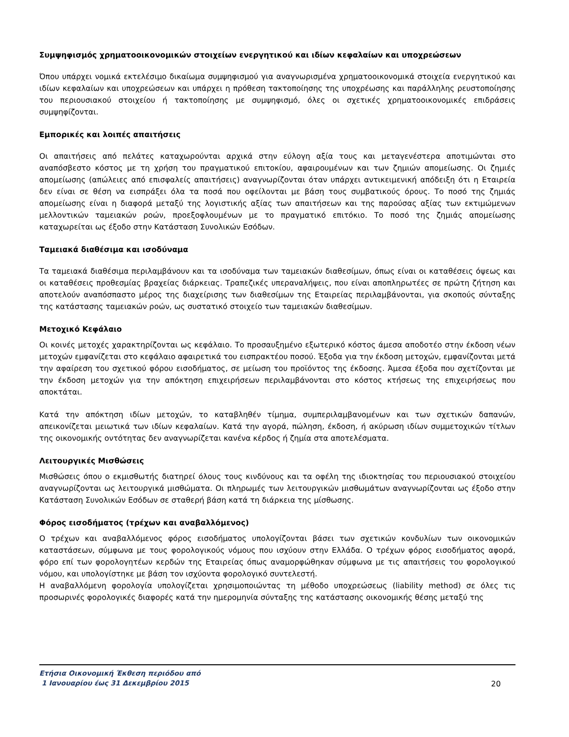Συμψηφισμός χρηματοοικονομικών στοιχείων ενεργητικού και ιδίων κεφαλαίων και υποχρεώσεων
Όπου υπάρχει νομικά εκτελέσιμο δικαίωμα συμψηφισμού για αναγνωρισμένα χρηματοοικονομικά στοιχεία ενεργητικού και ιδίων κεφαλαίων και υποχρεώσεων και υπάρχει η πρόθεση τακτοποίησης της υποχρέωσης και παράλληλης ρευστοποίησης του περιουσιακού στοιχείου ή τακτοποίησης με συμψηφισμό, όλες οι σχετικές χρηματοοικονομικές επιδράσεις συμψηφίζονται.
Εμπορικές και λοιπές απαιτήσεις
Οι απαιτήσεις από πελάτες καταχωρούνται αρχικά στην εύλογη αξία τους και μεταγενέστερα αποτιμώνται στο αναπόσβεστο κόστος με τη χρήση του πραγματικού επιτοκίου, αφαιρουμένων και των ζημιών απομείωσης. Οι ζημιές απομείωσης (απώλειες από επισφαλείς απαιτήσεις) αναγνωρίζονται όταν υπάρχει αντικειμενική απόδειξη ότι η Εταιρεία δεν είναι σε θέση να εισπράξει όλα τα ποσά που οφείλονται με βάση τους συμβατικούς όρους. Το ποσό της ζημιάς απομείωσης είναι η διαφορά μεταξύ της λογιστικής αξίας των απαιτήσεων και της παρούσας αξίας των εκτιμώμενων μελλοντικών ταμειακών ροών, προεξοφλουμένων με το πραγματικό επιτόκιο. Το ποσό της ζημιάς απομείωσης καταχωρείται ως έξοδο στην Κατάσταση Συνολικών Εσόδων.
Ταμειακά διαθέσιμα και ισοδύναμα
Τα ταμειακά διαθέσιμα περιλαμβάνουν και τα ισοδύναμα των ταμειακών διαθεσίμων, όπως είναι οι καταθέσεις όψεως και οι καταθέσεις προθεσμίας βραχείας διάρκειας. Τραπεζικές υπεραναλήψεις, που είναι αποπληρωτέες σε πρώτη ζήτηση και αποτελούν αναπόσπαστο μέρος της διαχείρισης των διαθεσίμων της Εταιρείας περιλαμβάνονται, για σκοπούς σύνταξης της κατάστασης ταμειακών ροών, ως συστατικό στοιχείο των ταμειακών διαθεσίμων.
Μετοχικό Κεφάλαιο
Οι κοινές μετοχές χαρακτηρίζονται ως κεφάλαιο. Το προσαυξημένο εξωτερικό κόστος άμεσα αποδοτέο στην έκδοση νέων μετοχών εμφανίζεται στο κεφάλαιο αφαιρετικά του εισπρακτέου ποσού. Έξοδα για την έκδοση μετοχών, εμφανίζονται μετά την αφαίρεση του σχετικού φόρου εισοδήματος, σε μείωση του προϊόντος της έκδοσης. Άμεσα έξοδα που σχετίζονται με την έκδοση μετοχών για την απόκτηση επιχειρήσεων περιλαμβάνονται στο κόστος κτήσεως της επιχειρήσεως που αποκτάται.
Κατά την απόκτηση ιδίων μετοχών, το καταβληθέν τίμημα, συμπεριλαμβανομένων και των σχετικών δαπανών, απεικονίζεται μειωτικά των ιδίων κεφαλαίων. Κατά την αγορά, πώληση, έκδοση, ή ακύρωση ιδίων συμμετοχικών τίτλων της οικονομικής οντότητας δεν αναγνωρίζεται κανένα κέρδος ή ζημία στα αποτελέσματα.
Λειτουργικές Μισθώσεις
Μισθώσεις όπου ο εκμισθωτής διατηρεί όλους τους κινδύνους και τα οφέλη της ιδιοκτησίας του περιουσιακού στοιχείου αναγνωρίζονται ως λειτουργικά μισθώματα. Οι πληρωμές των λειτουργικών μισθωμάτων αναγνωρίζονται ως έξοδο στην Κατάσταση Συνολικών Εσόδων σε σταθερή βάση κατά τη διάρκεια της μίσθωσης.
Φόρος εισοδήματος (τρέχων και αναβαλλόμενος)
Ο τρέχων και αναβαλλόμενος φόρος εισοδήματος υπολογίζονται βάσει των σχετικών κονδυλίων των οικονομικών καταστάσεων, σύμφωνα με τους φορολογικούς νόμους που ισχύουν στην Ελλάδα. Ο τρέχων φόρος εισοδήματος αφορά, φόρο επί των φορολογητέων κερδών της Εταιρείας όπως αναμορφώθηκαν σύμφωνα με τις απαιτήσεις του φορολογικού νόμου, και υπολογίστηκε με βάση τον ισχύοντα φορολογικό συντελεστή.
Η αναβαλλόμενη φορολογία υπολογίζεται χρησιμοποιώντας τη μέθοδο υποχρεώσεως (liability method) σε όλες τις προσωρινές φορολογικές διαφορές κατά την ημερομηνία σύνταξης της κατάστασης οικονομικής θέσης μεταξύ της
Ετήσια Οικονομική Έκθεση περιόδου από
1 Ιανουαρίου έως 31 Δεκεμβρίου 2015 20